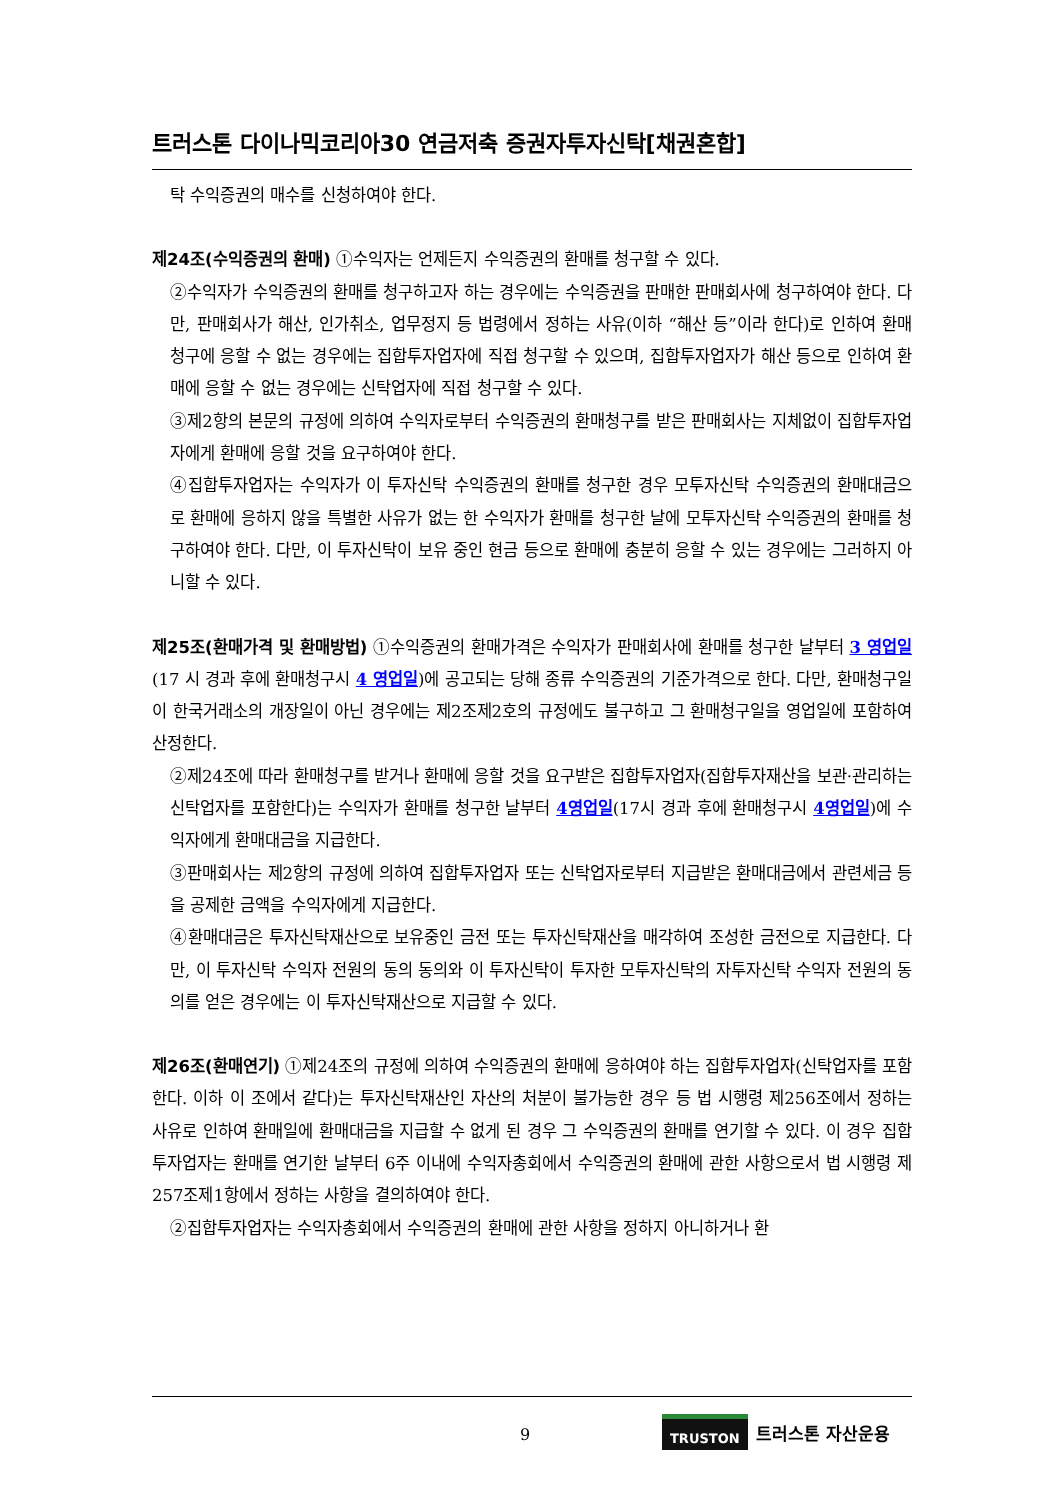트러스톤 다이나믹코리아30 연금저축 증권자투자신탁[채권혼합]
탁 수익증권의 매수를 신청하여야 한다.
제24조(수익증권의 환매) ①수익자는 언제든지 수익증권의 환매를 청구할 수 있다.
②수익자가 수익증권의 환매를 청구하고자 하는 경우에는 수익증권을 판매한 판매회사에 청구하여야 한다. 다만, 판매회사가 해산, 인가취소, 업무정지 등 법령에서 정하는 사유(이하 “해산 등”이라 한다)로 인하여 환매청구에 응할 수 없는 경우에는 집합투자업자에 직접 청구할 수 있으며, 집합투자업자가 해산 등으로 인하여 환매에 응할 수 없는 경우에는 신탁업자에 직접 청구할 수 있다.
③제2항의 본문의 규정에 의하여 수익자로부터 수익증권의 환매청구를 받은 판매회사는 지체없이 집합투자업자에게 환매에 응할 것을 요구하여야 한다.
④집합투자업자는 수익자가 이 투자신탁 수익증권의 환매를 청구한 경우 모투자신탁 수익증권의 환매대금으로 환매에 응하지 않을 특별한 사유가 없는 한 수익자가 환매를 청구한 날에 모투자신탁 수익증권의 환매를 청구하여야 한다. 다만, 이 투자신탁이 보유 중인 현금 등으로 환매에 충분히 응할 수 있는 경우에는 그러하지 아니할 수 있다.
제25조(환매가격 및 환매방법) ①수익증권의 환매가격은 수익자가 판매회사에 환매를 청구한 날부터 3 영업일(17 시 경과 후에 환매청구시 4 영업일)에 공고되는 당해 종류 수익증권의 기준가격으로 한다. 다만, 환매청구일이 한국거래소의 개장일이 아닌 경우에는 제2조제2호의 규정에도 불구하고 그 환매청구일을 영업일에 포함하여 산정한다.
②제24조에 따라 환매청구를 받거나 환매에 응할 것을 요구받은 집합투자업자(집합투자재산을 보관·관리하는 신탁업자를 포함한다)는 수익자가 환매를 청구한 날부터 4영업일(17시 경과 후에 환매청구시 4영업일)에 수익자에게 환매대금을 지급한다.
③판매회사는 제2항의 규정에 의하여 집합투자업자 또는 신탁업자로부터 지급받은 환매대금에서 관련세금 등을 공제한 금액을 수익자에게 지급한다.
④환매대금은 투자신탁재산으로 보유중인 금전 또는 투자신탁재산을 매각하여 조성한 금전으로 지급한다. 다만, 이 투자신탁 수익자 전원의 동의 동의와 이 투자신탁이 투자한 모투자신탁의 자투자신탁 수익자 전원의 동의를 얻은 경우에는 이 투자신탁재산으로 지급할 수 있다.
제26조(환매연기) ①제24조의 규정에 의하여 수익증권의 환매에 응하여야 하는 집합투자업자(신탁업자를 포함한다. 이하 이 조에서 같다)는 투자신탁재산인 자산의 처분이 불가능한 경우 등 법 시행령 제256조에서 정하는 사유로 인하여 환매일에 환매대금을 지급할 수 없게 된 경우 그 수익증권의 환매를 연기할 수 있다. 이 경우 집합투자업자는 환매를 연기한 날부터 6주 이내에 수익자총회에서 수익증권의 환매에 관한 사항으로서 법 시행령 제257조제1항에서 정하는 사항을 결의하여야 한다.
②집합투자업자는 수익자총회에서 수익증권의 환매에 관한 사항을 정하지 아니하거나 환
9
TRUSTON 트러스톤 자산운용